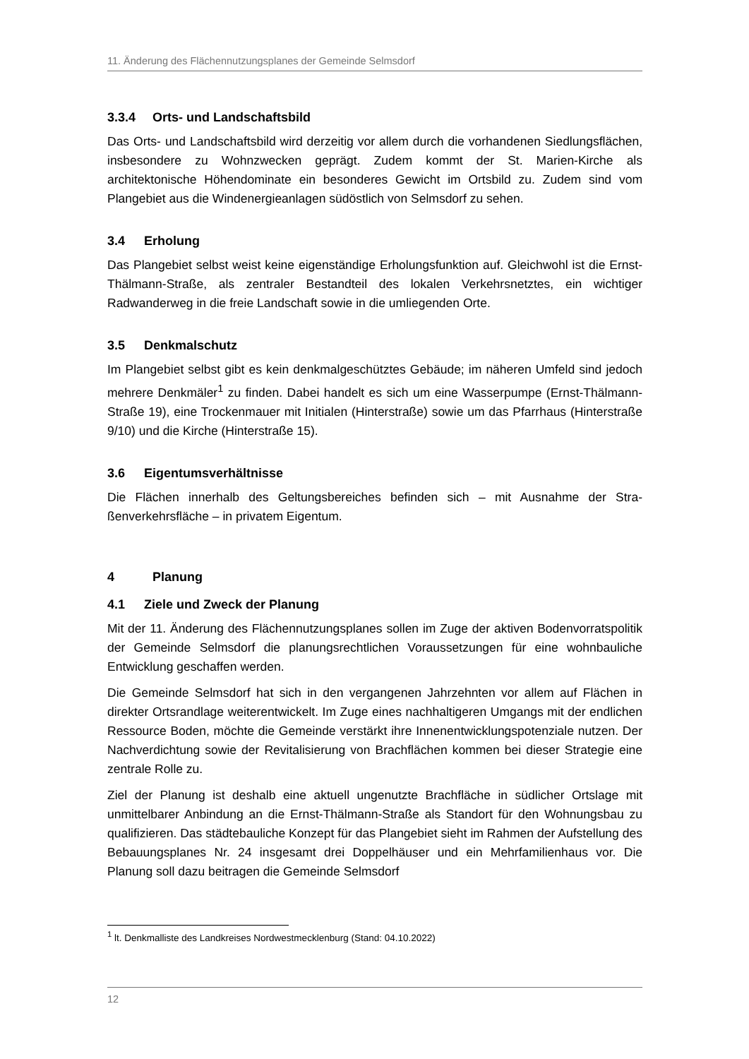11. Änderung des Flächennutzungsplanes der Gemeinde Selmsdorf
3.3.4 Orts- und Landschaftsbild
Das Orts- und Landschaftsbild wird derzeitig vor allem durch die vorhandenen Sied­lungsflächen, insbesondere zu Wohnzwecken geprägt. Zudem kommt der St. Marien-Kirche als architektonische Höhendominate ein besonderes Gewicht im Ortsbild zu. Zu­dem sind vom Plangebiet aus die Windenergieanlagen südöstlich von Selmsdorf zu se­hen.
3.4 Erholung
Das Plangebiet selbst weist keine eigenständige Erholungsfunktion auf. Gleichwohl ist die Ernst-Thälmann-Straße, als zentraler Bestandteil des lokalen Verkehrsnetztes, ein wichtiger Radwanderweg in die freie Landschaft sowie in die umliegenden Orte.
3.5 Denkmalschutz
Im Plangebiet selbst gibt es kein denkmalgeschütztes Gebäude; im näheren Umfeld sind jedoch mehrere Denkmäler<sup>1</sup> zu finden. Dabei handelt es sich um eine Wasserpumpe (Ernst-Thälmann-Straße 19), eine Trockenmauer mit Initialen (Hinterstraße) sowie um das Pfarrhaus (Hinterstraße 9/10) und die Kirche (Hinterstraße 15).
3.6 Eigentumsverhältnisse
Die Flächen innerhalb des Geltungsbereiches befinden sich – mit Ausnahme der Stra­ßenverkehrsfläche – in privatem Eigentum.
4 Planung
4.1 Ziele und Zweck der Planung
Mit der 11. Änderung des Flächennutzungsplanes sollen im Zuge der aktiven Bodenvor­ratspolitik der Gemeinde Selmsdorf die planungsrechtlichen Voraussetzungen für eine wohnbauliche Entwicklung geschaffen werden.
Die Gemeinde Selmsdorf hat sich in den vergangenen Jahrzehnten vor allem auf Flä­chen in direkter Ortsrandlage weiterentwickelt. Im Zuge eines nachhaltigeren Umgangs mit der endlichen Ressource Boden, möchte die Gemeinde verstärkt ihre Innenentwick­lungspotenziale nutzen. Der Nachverdichtung sowie der Revitalisierung von Brachflä­chen kommen bei dieser Strategie eine zentrale Rolle zu.
Ziel der Planung ist deshalb eine aktuell ungenutzte Brachfläche in südlicher Ortslage mit unmittelbarer Anbindung an die Ernst-Thälmann-Straße als Standort für den Woh­nungsbau zu qualifizieren. Das städtebauliche Konzept für das Plangebiet sieht im Rah­men der Aufstellung des Bebauungsplanes Nr. 24 insgesamt drei Doppelhäuser und ein Mehrfamilienhaus vor. Die Planung soll dazu beitragen die Gemeinde Selmsdorf
<sup>1</sup> lt. Denkmalliste des Landkreises Nordwestmecklenburg (Stand: 04.10.2022)
12